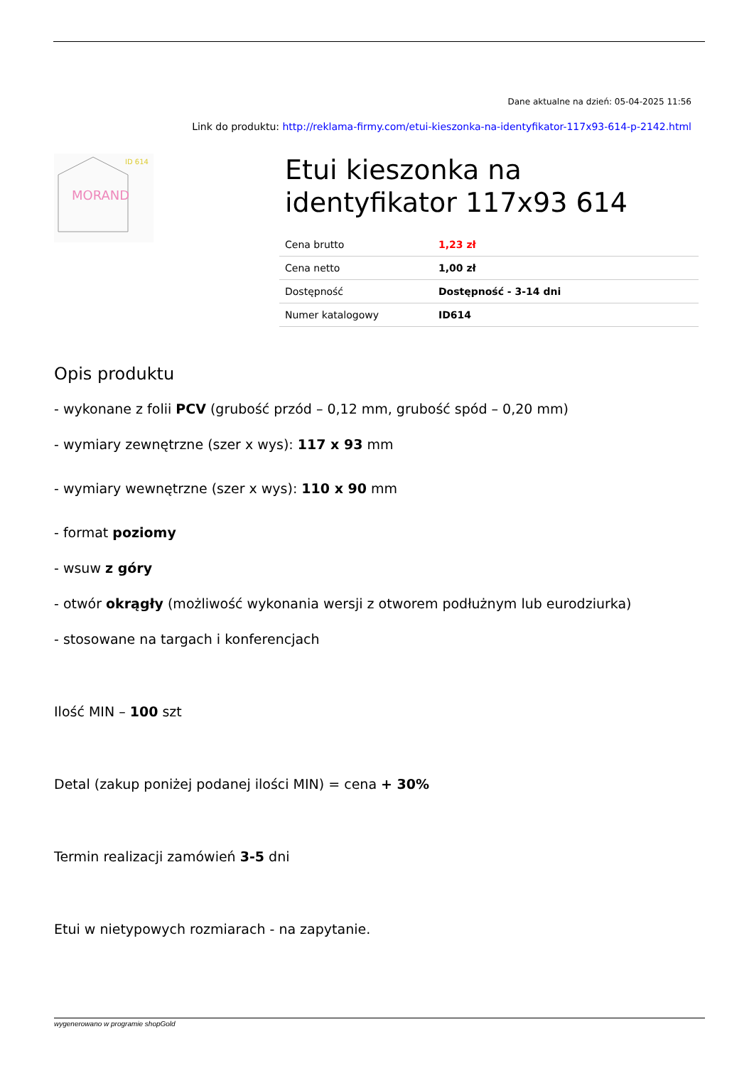Dane aktualne na dzień: 05-04-2025 11:56
Link do produktu: http://reklama-firmy.com/etui-kieszonka-na-identyfikator-117x93-614-p-2142.html
ID 614
MORAND
Etui kieszonka na identyfikator 117x93 614
| Cena brutto | 1,23 zł |
| Cena netto | 1,00 zł |
| Dostępność | Dostępność - 3-14 dni |
| Numer katalogowy | ID614 |
Opis produktu
- wykonane z folii PCV (grubość przód – 0,12 mm, grubość spód – 0,20 mm)
- wymiary zewnętrzne (szer x wys): 117 x 93 mm
- wymiary wewnętrzne (szer x wys): 110 x 90 mm
- format poziomy
- wsuw z góry
- otwór okrągły (możliwość wykonania wersji z otworem podłużnym lub eurodziurka)
- stosowane na targach i konferencjach
Ilość MIN – 100 szt
Detal (zakup poniżej podanej ilości MIN) = cena + 30%
Termin realizacji zamówień 3-5 dni
Etui w nietypowych rozmiarach - na zapytanie.
wygenerowano w programie shopGold